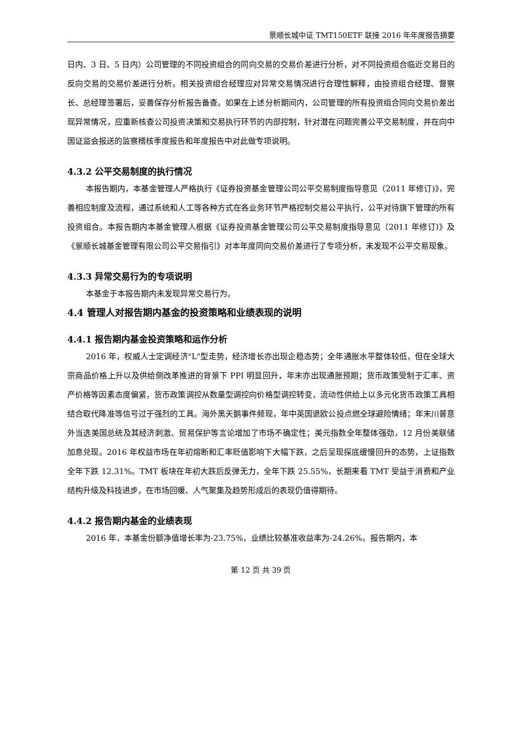景顺长城中证 TMT150ETF 联接 2016 年年度报告摘要
日内、3 日、5 日内）公司管理的不同投资组合的同向交易的交易价差进行分析，对不同投资组合临近交易日的反向交易的交易价差进行分析。相关投资组合经理应对异常交易情况进行合理性解释，由投资组合经理、督察长、总经理签署后，妥善保存分析报告备查。如果在上述分析期间内，公司管理的所有投资组合同向交易价差出现异常情况，应重新核查公司投资决策和交易执行环节的内部控制，针对潜在问题完善公平交易制度，并在向中国证监会报送的监察稽核季度报告和年度报告中对此做专项说明。
4.3.2 公平交易制度的执行情况
本报告期内，本基金管理人严格执行《证券投资基金管理公司公平交易制度指导意见（2011 年修订)》，完善相应制度及流程，通过系统和人工等各种方式在各业务环节严格控制交易公平执行，公平对待旗下管理的所有投资组合。本报告期内本基金管理人根据《证券投资基金管理公司公平交易制度指导意见（2011 年修订)》及《景顺长城基金管理有限公司公平交易指引》对本年度同向交易价差进行了专项分析，未发现不公平交易现象。
4.3.3 异常交易行为的专项说明
本基金于本报告期内未发现异常交易行为。
4.4 管理人对报告期内基金的投资策略和业绩表现的说明
4.4.1 报告期内基金投资策略和运作分析
2016 年，权威人士定调经济"L"型走势，经济增长亦出现企稳态势；全年通胀水平整体较低，但在全球大宗商品价格上升以及供给侧改革推进的背景下 PPI 明显回升，年末亦出现通胀预期；货币政策受制于汇率、资产价格等因素态度偏紧，货币政策调控从数量型调控向价格型调控转变，流动性供给上以多元化货币政策工具相结合取代降准等信号过于强烈的工具。海外黑天鹅事件频现，年中英国退欧公投点燃全球避险情绪；年末川普意外当选美国总统及其经济刺激、贸易保护等言论增加了市场不确定性；美元指数全年整体强劲，12 月份美联储加息兑现。2016 年权益市场在年初熔断和汇率贬值影响下大幅下跌，之后呈现探底缓慢回升的态势，上证指数全年下跌 12.31%。TMT 板块在年初大跌后反弹无力，全年下跌 25.55%，长期来看 TMT 受益于消费和产业结构升级及科技进步，在市场回暖、人气聚集及趋势形成后的表现仍值得期待。
4.4.2 报告期内基金的业绩表现
2016 年，本基金份额净值增长率为-23.75%，业绩比较基准收益率为-24.26%。报告期内，本
第 12 页 共 39 页